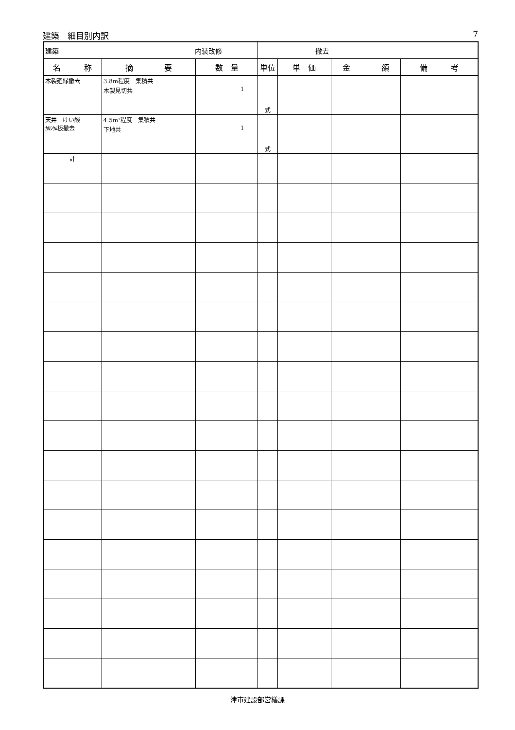建築　細目別内訳 7
| 建築 内装改修 | | | 撤去 | | | |
| 名 称 | 摘 要 | 数 量 | 単位 | 単 価 | 金 額 | 備 考 |
| 木製廻縁撤去 | 3.8m程度 集積共 木製見切共 | 1 | 式 | | | |
| 天井 けい酸 ｶﾙｼｳﾑ 板撤去 | 4.5m²程度 集積共 下地共 | 1 | 式 | | | |
| 計 | | | | | | |
津市建設部営繕課